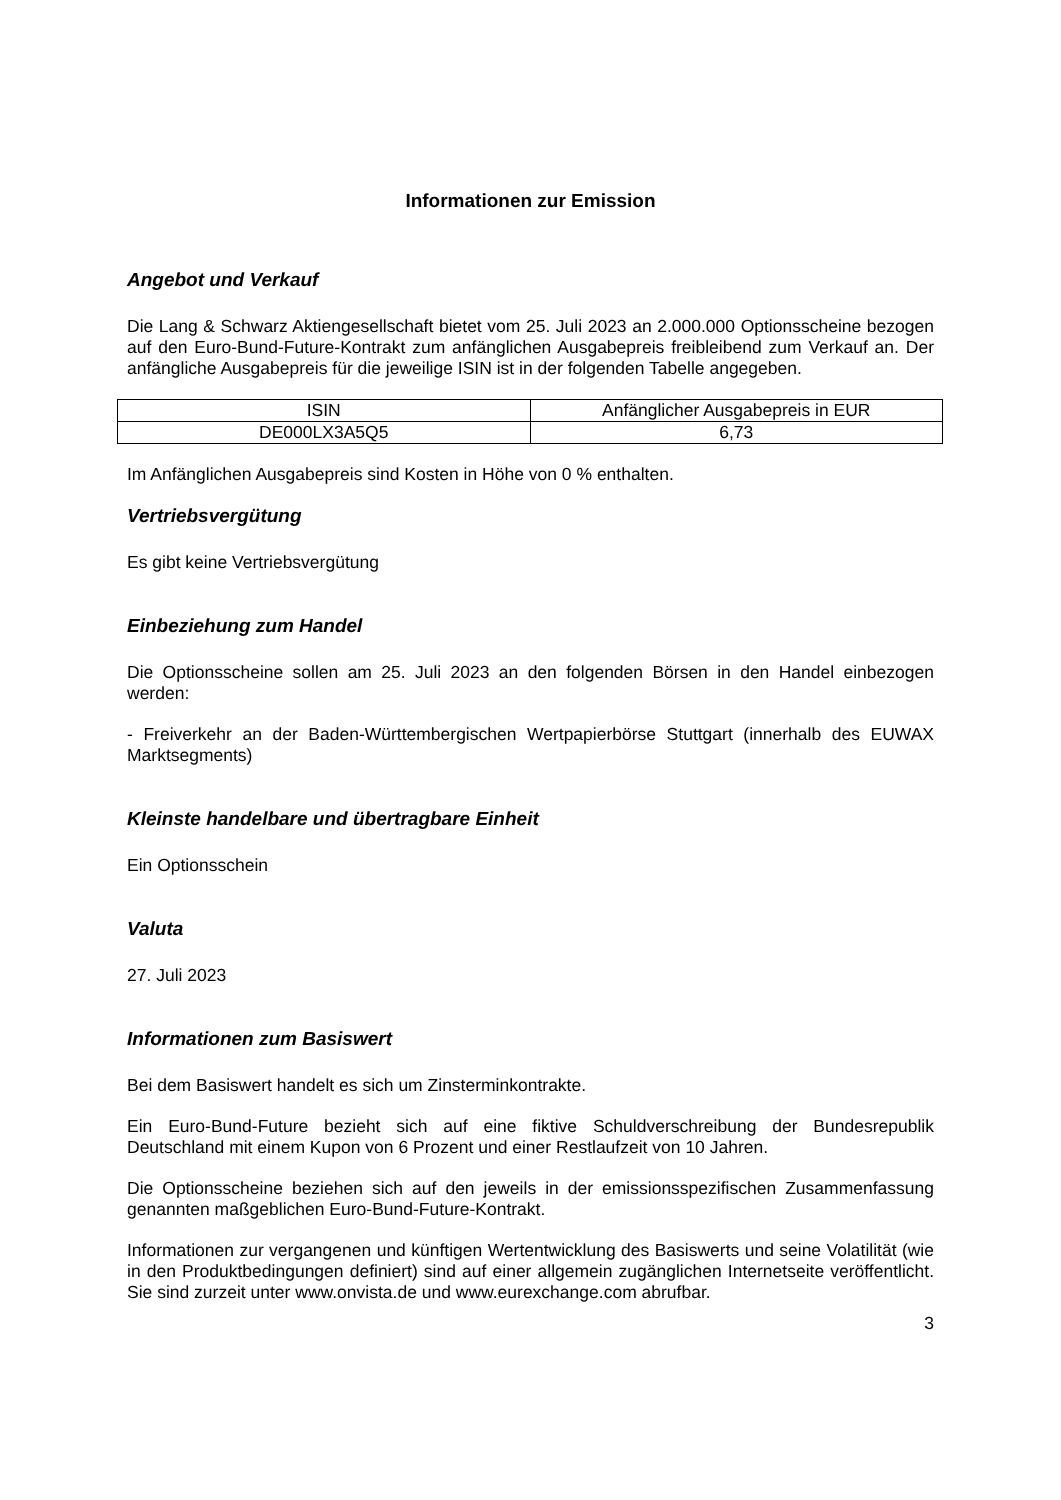Informationen zur Emission
Angebot und Verkauf
Die Lang & Schwarz Aktiengesellschaft bietet vom 25. Juli 2023 an 2.000.000 Optionsscheine bezogen auf den Euro-Bund-Future-Kontrakt zum anfänglichen Ausgabepreis freibleibend zum Verkauf an. Der anfängliche Ausgabepreis für die jeweilige ISIN ist in der folgenden Tabelle angegeben.
| ISIN | Anfänglicher Ausgabepreis in EUR |
| DE000LX3A5Q5 | 6,73 |
Im Anfänglichen Ausgabepreis sind Kosten in Höhe von 0 % enthalten.
Vertriebsvergütung
Es gibt keine Vertriebsvergütung
Einbeziehung zum Handel
Die Optionsscheine sollen am 25. Juli 2023 an den folgenden Börsen in den Handel einbezogen werden:
- Freiverkehr an der Baden-Württembergischen Wertpapierbörse Stuttgart (innerhalb des EUWAX Marktsegments)
Kleinste handelbare und übertragbare Einheit
Ein Optionsschein
Valuta
27. Juli 2023
Informationen zum Basiswert
Bei dem Basiswert handelt es sich um Zinsterminkontrakte.
Ein Euro-Bund-Future bezieht sich auf eine fiktive Schuldverschreibung der Bundesrepublik Deutschland mit einem Kupon von 6 Prozent und einer Restlaufzeit von 10 Jahren.
Die Optionsscheine beziehen sich auf den jeweils in der emissionsspezifischen Zusammenfassung genannten maßgeblichen Euro-Bund-Future-Kontrakt.
Informationen zur vergangenen und künftigen Wertentwicklung des Basiswerts und seine Volatilität (wie in den Produktbedingungen definiert) sind auf einer allgemein zugänglichen Internetseite veröffentlicht. Sie sind zurzeit unter www.onvista.de und www.eurexchange.com abrufbar.
3